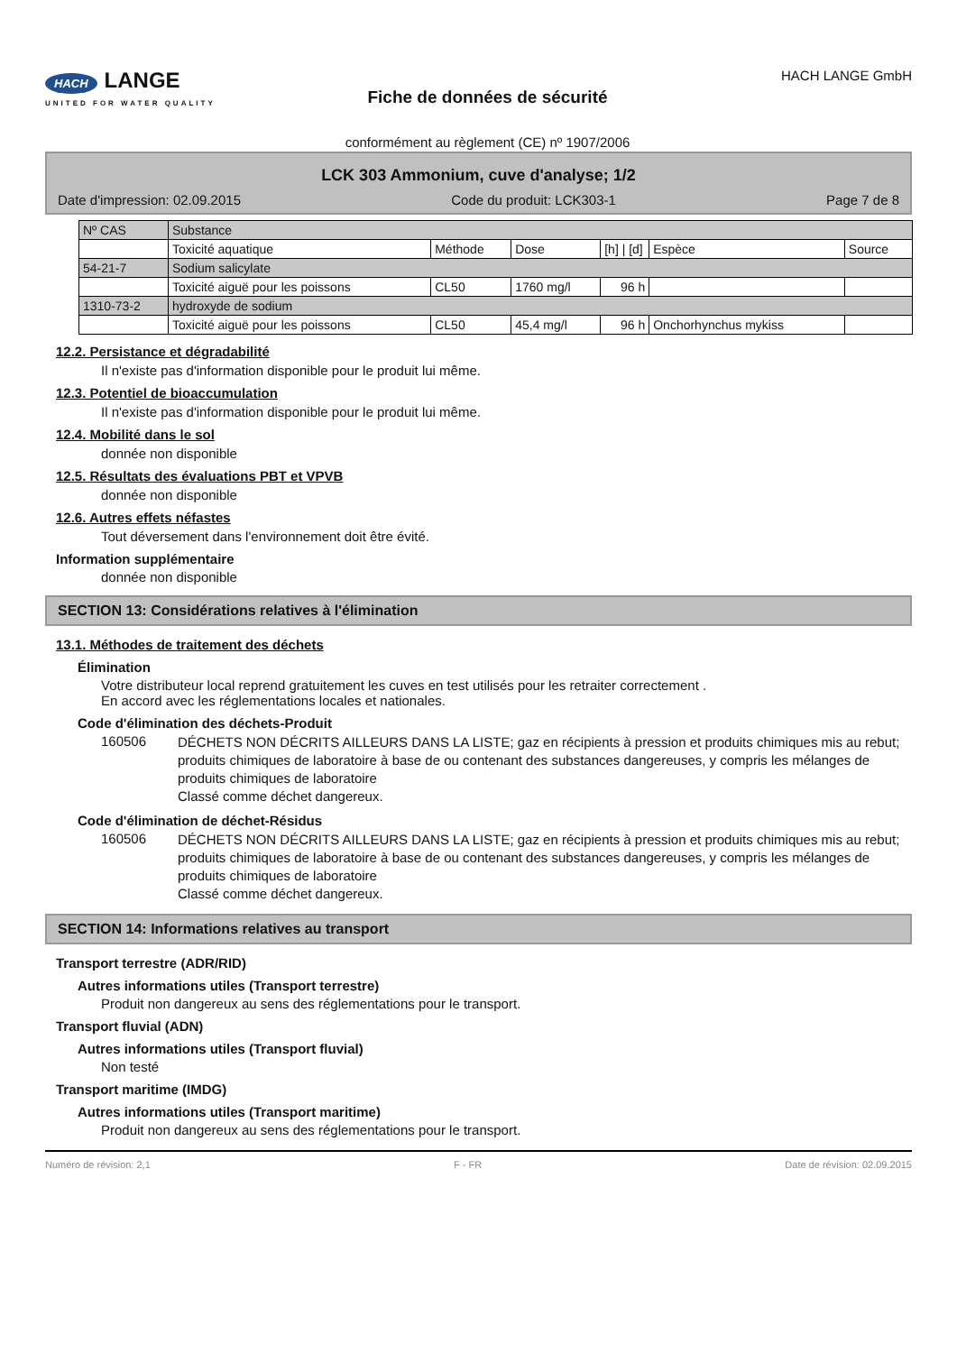HACH LANGE
UNITED FOR WATER QUALITY
Fiche de données de sécurité
conformément au règlement (CE) nº 1907/2006
HACH LANGE GmbH
LCK 303 Ammonium, cuve d'analyse; 1/2
Date d'impression: 02.09.2015 Code du produit: LCK303-1 Page 7 de 8
| Nº CAS | Substance | | | | | |
| | Toxicité aquatique | Méthode | Dose | [h] / [d] | Espèce | Source |
| 54-21-7 | Sodium salicylate | | | | | |
| | Toxicité aiguë pour les poissons | CL50 | 1760 mg/l | 96 h | | |
| 1310-73-2 | hydroxyde de sodium | | | | | |
| | Toxicité aiguë pour les poissons | CL50 | 45,4 mg/l | 96 h | Onchorhynchus mykiss | |
12.2. Persistance et dégradabilité
Il n'existe pas d'information disponible pour le produit lui même.
12.3. Potentiel de bioaccumulation
Il n'existe pas d'information disponible pour le produit lui même.
12.4. Mobilité dans le sol
donnée non disponible
12.5. Résultats des évaluations PBT et VPVB
donnée non disponible
12.6. Autres effets néfastes
Tout déversement dans l'environnement doit être évité.
Information supplémentaire
donnée non disponible
SECTION 13: Considérations relatives à l'élimination
13.1. Méthodes de traitement des déchets
Élimination
Votre distributeur local reprend gratuitement les cuves en test utilisés pour les retraiter correctement .
En accord avec les réglementations locales et nationales.
Code d'élimination des déchets-Produit
160506
DÉCHETS NON DÉCRITS AILLEURS DANS LA LISTE; gaz en récipients à pression et produits chimiques mis au rebut; produits chimiques de laboratoire à base de ou contenant des substances dangereuses, y compris les mélanges de produits chimiques de laboratoire
Classé comme déchet dangereux.
Code d'élimination de déchet-Résidus
160506
DÉCHETS NON DÉCRITS AILLEURS DANS LA LISTE; gaz en récipients à pression et produits chimiques mis au rebut; produits chimiques de laboratoire à base de ou contenant des substances dangereuses, y compris les mélanges de produits chimiques de laboratoire
Classé comme déchet dangereux.
SECTION 14: Informations relatives au transport
Transport terrestre (ADR/RID)
Autres informations utiles (Transport terrestre)
Produit non dangereux au sens des réglementations pour le transport.
Transport fluvial (ADN)
Autres informations utiles (Transport fluvial)
Non testé
Transport maritime (IMDG)
Autres informations utiles (Transport maritime)
Produit non dangereux au sens des réglementations pour le transport.
Numéro de révision: 2,1 F - FR Date de révision: 02.09.2015